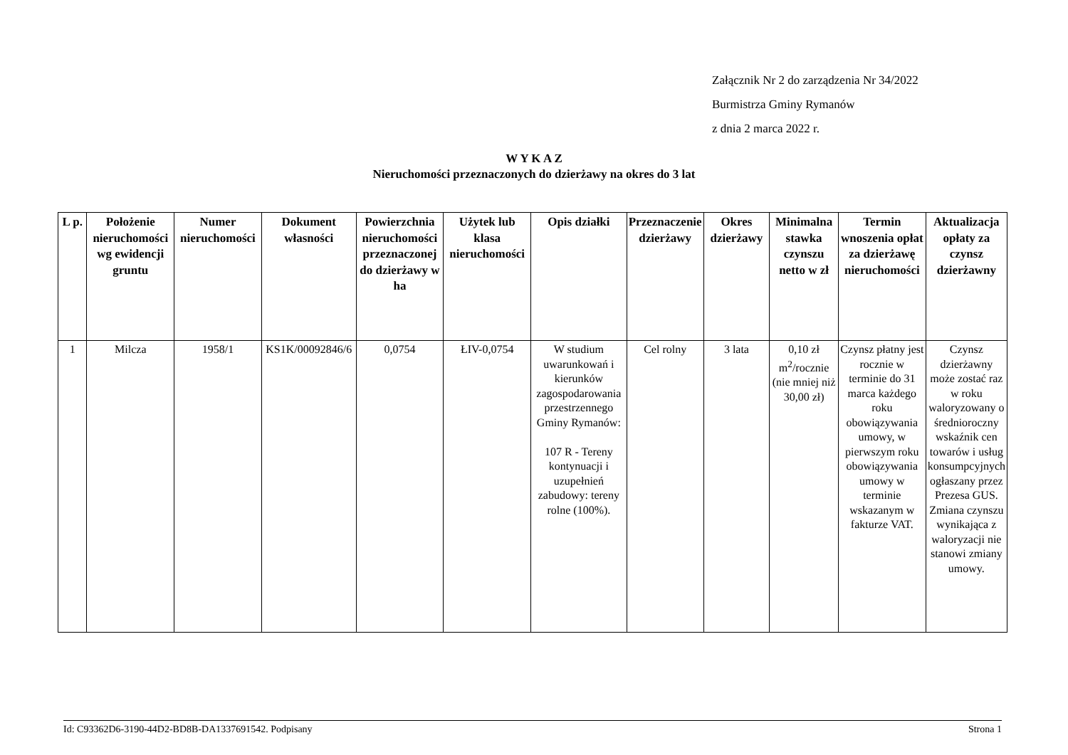Załącznik Nr 2 do zarządzenia Nr 34/2022
Burmistrza Gminy Rymanów
z dnia 2 marca 2022 r.
W Y K A Z
Nieruchomości przeznaczonych do dzierżawy na okres do 3 lat
| L p. | Położenie nieruchomości wg ewidencji gruntu | Numer nieruchomości | Dokument własności | Powierzchnia nieruchomości przeznaczonej do dzierżawy w ha | Użytek lub klasa nieruchomości | Opis działki | Przeznaczenie dzierżawy | Okres dzierżawy | Minimalna stawka czynszu netto w zł | Termin wnoszenia opłat za dzierżawę nieruchomości | Aktualizacja opłaty za czynsz dzierżawny |
| --- | --- | --- | --- | --- | --- | --- | --- | --- | --- | --- | --- |
| 1 | Milcza | 1958/1 | KS1K/00092846/6 | 0,0754 | ŁIV-0,0754 | W studium uwarunkowań i kierunków zagospodarowania przestrzennego Gminy Rymanów: 107 R - Tereny kontynuacji i uzupełnień zabudowy: tereny rolne (100%). | Cel rolny | 3 lata | 0,10 zł m<sup>2</sup>/rocznie (nie mniej niż 30,00 zł) | Czynsz płatny jest rocznie w terminie do 31 marca każdego roku obowiązywania umowy, w pierwszym roku obowiązywania umowy w terminie wskazanym w fakturze VAT. | Czynsz dzierżawny może zostać raz w roku waloryzowany o średnioroczny wskaźnik cen towarów i usług konsumpcyjnych ogłaszany przez Prezesa GUS. Zmiana czynszu wynikająca z waloryzacji nie stanowi zmiany umowy. |
Id: C93362D6-3190-44D2-BD8B-DA1337691542. Podpisany Strona 1